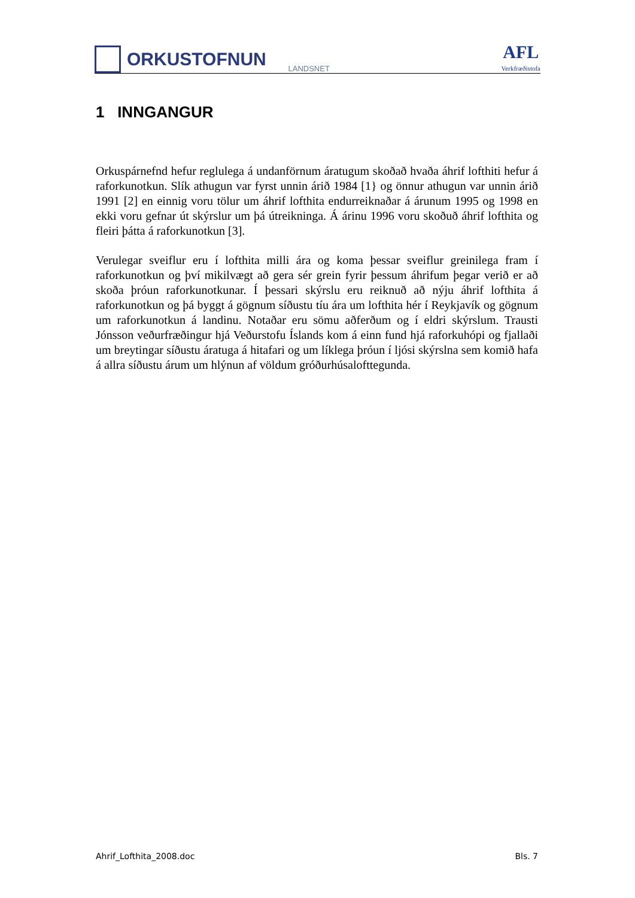ORKUSTOFNUN
LANDSNET
AFL
Verkfræðistofa
1 INNGANGUR
Orkuspárnefnd hefur reglulega á undanförnum áratugum skoðað hvaða áhrif lofthiti hefur á raforkunotkun. Slík athugun var fyrst unnin árið 1984 [1} og önnur athugun var unnin árið 1991 [2] en einnig voru tölur um áhrif lofthita endurreiknaðar á árunum 1995 og 1998 en ekki voru gefnar út skýrslur um þá útreikninga. Á árinu 1996 voru skoðuð áhrif lofthita og fleiri þátta á raforkunotkun [3].
Verulegar sveiflur eru í lofthita milli ára og koma þessar sveiflur greinilega fram í raforkunotkun og því mikilvægt að gera sér grein fyrir þessum áhrifum þegar verið er að skoða þróun raforkunotkunar. Í þessari skýrslu eru reiknuð að nýju áhrif lofthita á raforkunotkun og þá byggt á gögnum síðustu tíu ára um lofthita hér í Reykjavík og gögnum um raforkunotkun á landinu. Notaðar eru sömu aðferðum og í eldri skýrslum. Trausti Jónsson veðurfræðingur hjá Veðurstofu Íslands kom á einn fund hjá raforkuhópi og fjallaði um breytingar síðustu áratuga á hitafari og um líklega þróun í ljósi skýrslna sem komið hafa á allra síðustu árum um hlýnun af völdum gróðurhúsalofttegunda.
Ahrif_Lofthita_2008.doc Bls. 7